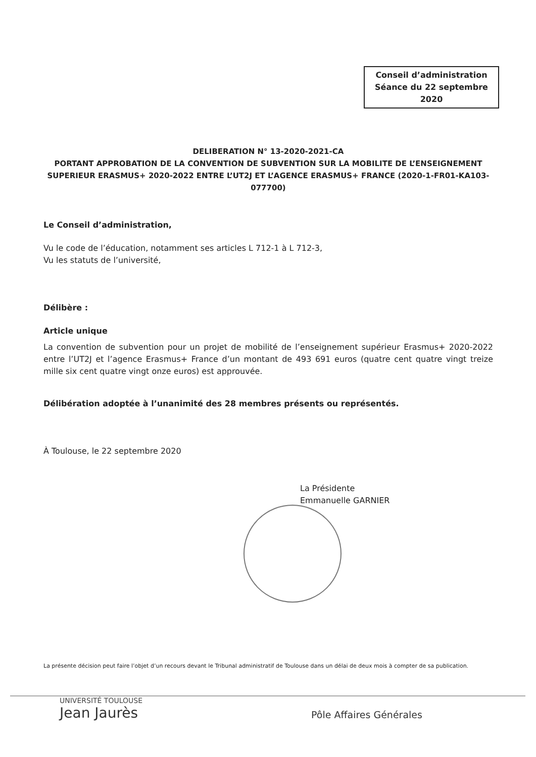Conseil d’administration
Séance du 22 septembre
2020
DELIBERATION N° 13-2020-2021-CA
PORTANT APPROBATION DE LA CONVENTION DE SUBVENTION SUR LA MOBILITE DE L’ENSEIGNEMENT SUPERIEUR ERASMUS+ 2020-2022 ENTRE L’UT2J ET L’AGENCE ERASMUS+ FRANCE (2020-1-FR01-KA103-077700)
Le Conseil d’administration,
Vu le code de l’éducation, notamment ses articles L 712-1 à L 712-3,
Vu les statuts de l’université,
Délibère :
Article unique
La convention de subvention pour un projet de mobilité de l’enseignement supérieur Erasmus+ 2020-2022 entre l’UT2J et l’agence Erasmus+ France d’un montant de 493 691 euros (quatre cent quatre vingt treize mille six cent quatre vingt onze euros) est approuvée.
Délibération adoptée à l’unanimité des 28 membres présents ou représentés.
À Toulouse, le 22 septembre 2020
La Présidente
Emmanuelle GARNIER
La présente décision peut faire l’objet d’un recours devant le Tribunal administratif de Toulouse dans un délai de deux mois à compter de sa publication.
UNIVERSITÉ TOULOUSE
Jean Jaurès
Pôle Affaires Générales